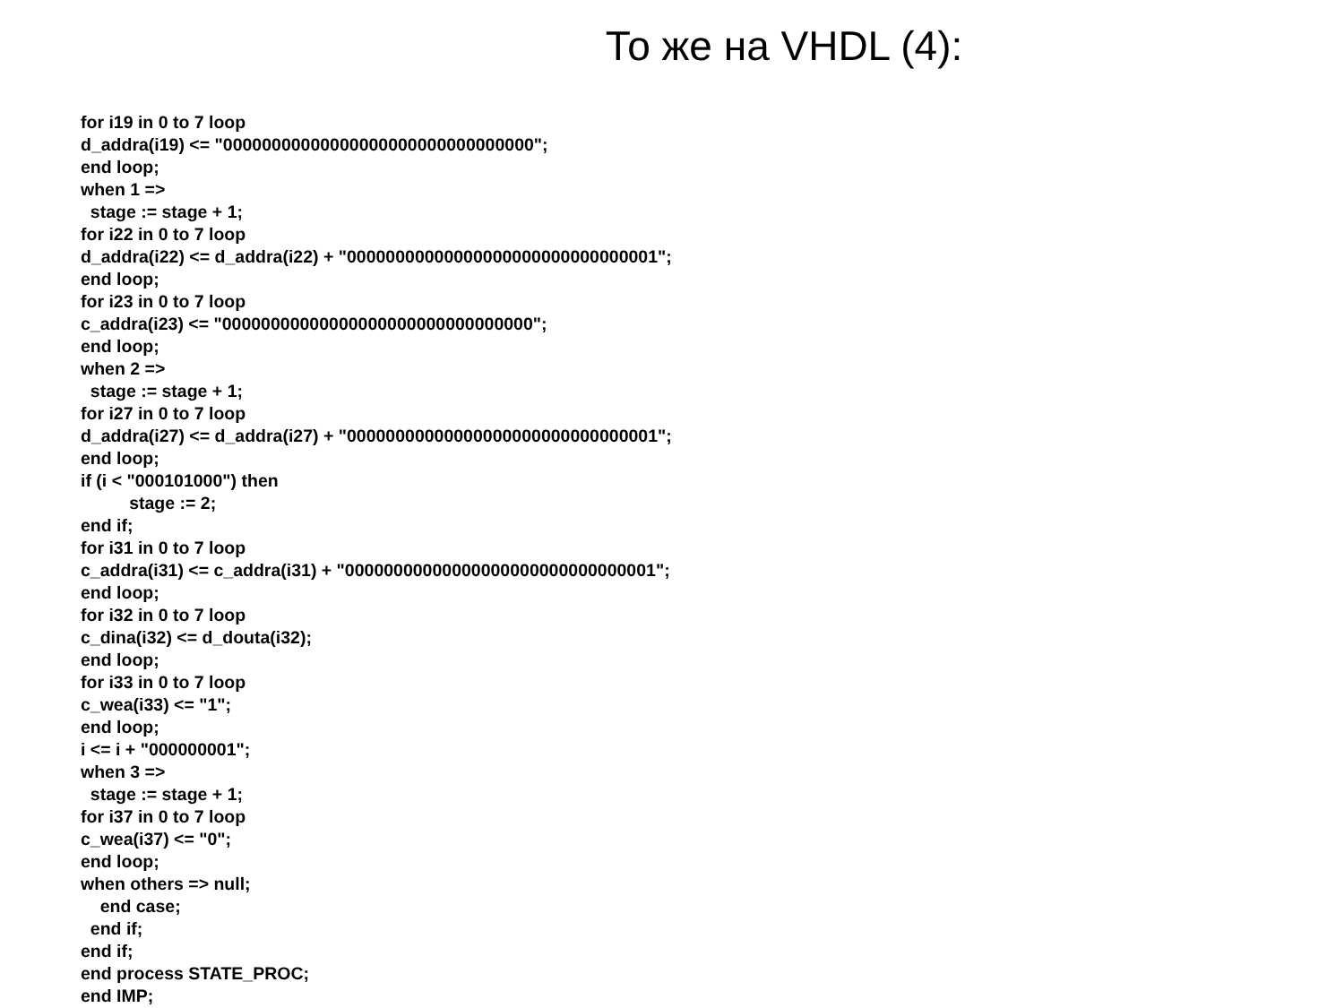То же на VHDL (4):
for i19 in 0 to 7 loop
d_addra(i19) <= "00000000000000000000000000000000";
end loop;
when 1 =>
  stage := stage + 1;
for i22 in 0 to 7 loop
d_addra(i22) <= d_addra(i22) + "00000000000000000000000000000001";
end loop;
for i23 in 0 to 7 loop
c_addra(i23) <= "00000000000000000000000000000000";
end loop;
when 2 =>
  stage := stage + 1;
for i27 in 0 to 7 loop
d_addra(i27) <= d_addra(i27) + "00000000000000000000000000000001";
end loop;
if (i < "000101000") then
          stage := 2;
end if;
for i31 in 0 to 7 loop
c_addra(i31) <= c_addra(i31) + "00000000000000000000000000000001";
end loop;
for i32 in 0 to 7 loop
c_dina(i32) <= d_douta(i32);
end loop;
for i33 in 0 to 7 loop
c_wea(i33) <= "1";
end loop;
i <= i + "000000001";
when 3 =>
  stage := stage + 1;
for i37 in 0 to 7 loop
c_wea(i37) <= "0";
end loop;
when others => null;
    end case;
  end if;
end if;
end process STATE_PROC;
end IMP;